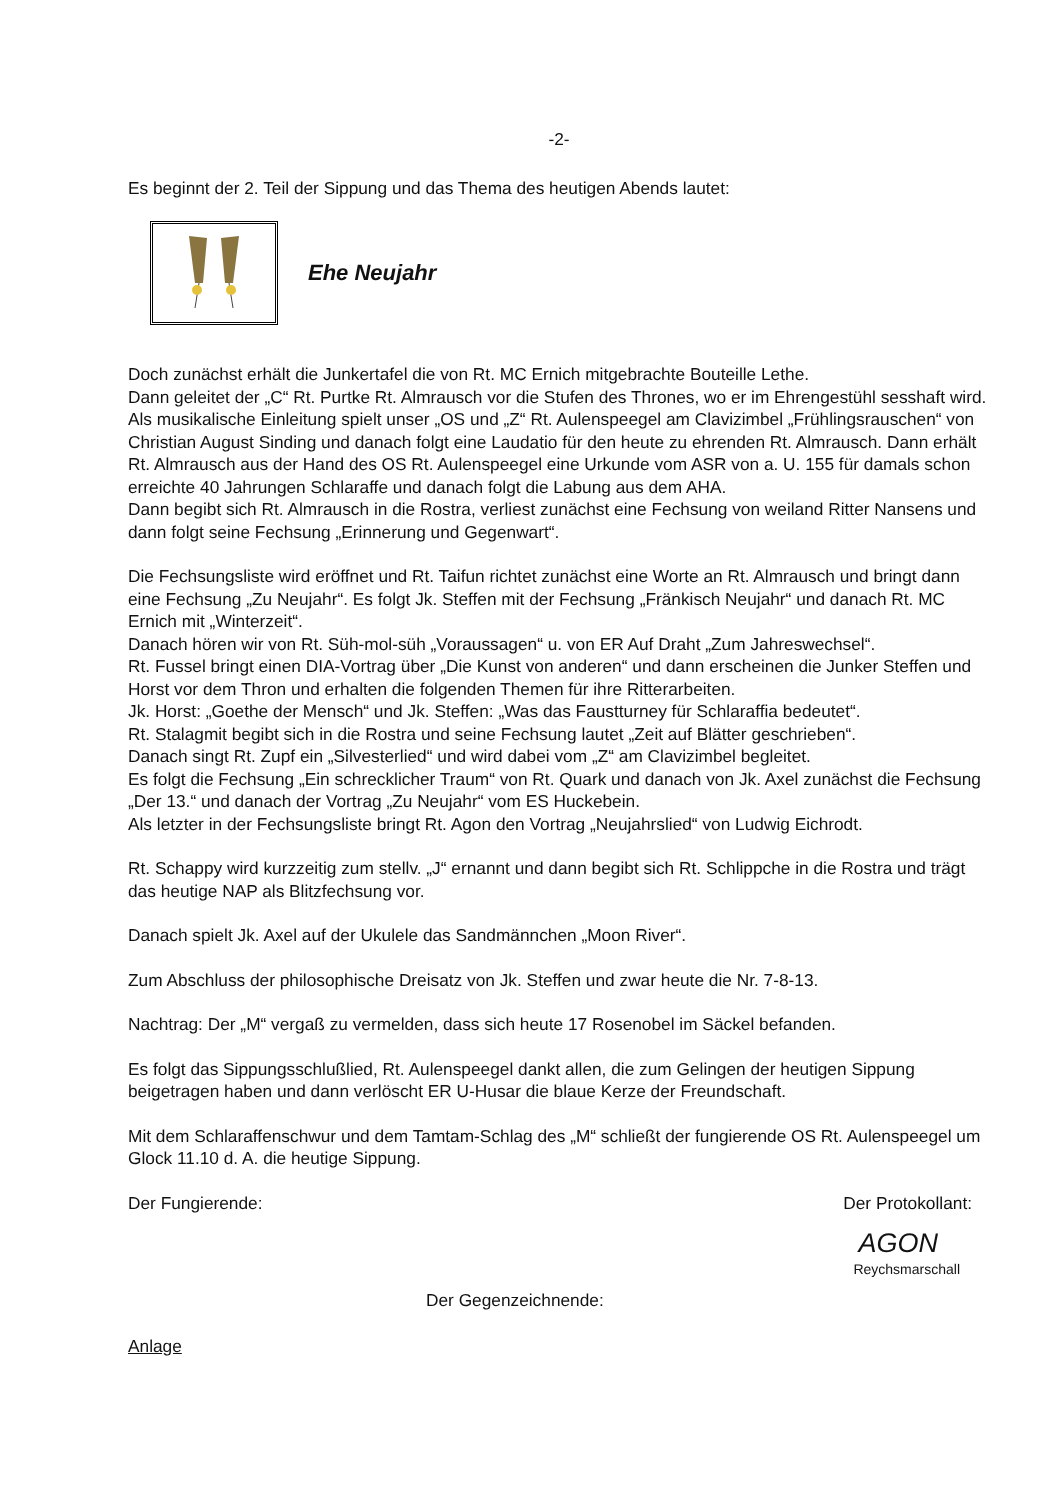-2-
Es beginnt der 2. Teil der Sippung und das Thema des heutigen Abends lautet:
Ehe Neujahr
Doch zunächst erhält die Junkertafel die von Rt. MC Ernich mitgebrachte Bouteille Lethe.
Dann geleitet der „C“ Rt. Purtke Rt. Almrausch vor die Stufen des Thrones, wo er im Ehrengestühl sesshaft wird.
Als musikalische Einleitung spielt unser „OS und „Z“ Rt. Aulenspeegel am Clavizimbel „Frühlingsrauschen“ von Christian August Sinding und danach folgt eine Laudatio für den heute zu ehrenden Rt. Almrausch. Dann erhält Rt. Almrausch aus der Hand des OS Rt. Aulenspeegel eine Urkunde vom ASR von a. U. 155 für damals schon erreichte 40 Jahrungen Schlaraffe und danach folgt die Labung aus dem AHA.
Dann begibt sich Rt. Almrausch in die Rostra, verliest zunächst eine Fechsung von weiland Ritter Nansens und dann folgt seine Fechsung „Erinnerung und Gegenwart“.
Die Fechsungsliste wird eröffnet und Rt. Taifun richtet zunächst eine Worte an Rt. Almrausch und bringt dann eine Fechsung „Zu Neujahr“. Es folgt Jk. Steffen mit der Fechsung „Fränkisch Neujahr“ und danach Rt. MC Ernich mit „Winterzeit“.
Danach hören wir von Rt. Süh-mol-süh „Voraussagen“ u. von ER Auf Draht „Zum Jahreswechsel“.
Rt. Fussel bringt einen DIA-Vortrag über „Die Kunst von anderen“ und dann erscheinen die Junker Steffen und Horst vor dem Thron und erhalten die folgenden Themen für ihre Ritterarbeiten.
Jk. Horst: „Goethe der Mensch“ und Jk. Steffen: „Was das Faustturney für Schlaraffia bedeutet“.
Rt. Stalagmit begibt sich in die Rostra und seine Fechsung lautet „Zeit auf Blätter geschrieben“.
Danach singt Rt. Zupf ein „Silvesterlied“ und wird dabei vom „Z“ am Clavizimbel begleitet.
Es folgt die Fechsung „Ein schrecklicher Traum“ von Rt. Quark und danach von Jk. Axel zunächst die Fechsung „Der 13.“ und danach der Vortrag „Zu Neujahr“ vom ES Huckebein.
Als letzter in der Fechsungsliste bringt Rt. Agon den Vortrag „Neujahrslied“ von Ludwig Eichrodt.
Rt. Schappy wird kurzzeitig zum stellv. „J“ ernannt und dann begibt sich Rt. Schlippche in die Rostra und trägt das heutige NAP als Blitzfechsung vor.
Danach spielt Jk. Axel auf der Ukulele das Sandmännchen „Moon River“.
Zum Abschluss der philosophische Dreisatz von Jk. Steffen und zwar heute die Nr. 7-8-13.
Nachtrag: Der „M“ vergaß zu vermelden, dass sich heute 17 Rosenobel im Säckel befanden.
Es folgt das Sippungsschlußlied, Rt. Aulenspeegel dankt allen, die zum Gelingen der heutigen Sippung beigetragen haben und dann verlöscht ER U-Husar die blaue Kerze der Freundschaft.
Mit dem Schlaraffenschwur und dem Tamtam-Schlag des „M“ schließt der fungierende OS Rt. Aulenspeegel um Glock 11.10 d. A. die heutige Sippung.
Der Fungierende: Der Protokollant:
AGON
Reychsmarschall
Der Gegenzeichnende:
Anlage